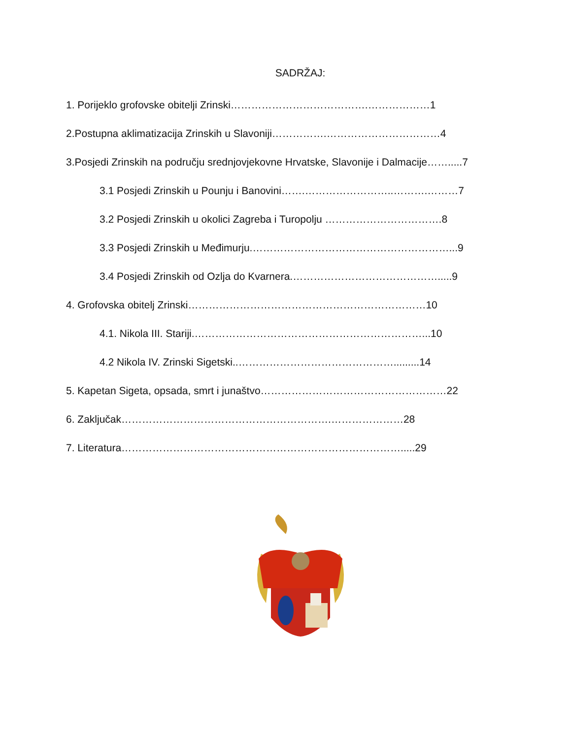SADRŽAJ:
1. Porijeklo grofovske obitelji Zrinski………………………………….………………1
2.Postupna aklimatizacija Zrinskih u Slavoniji…………….……………………………4
3.Posjedi Zrinskih na području srednjovjekovne Hrvatske, Slavonije i Dalmacije…….....7
3.1 Posjedi Zrinskih u Pounju i Banovini…….……………………..……….………7
3.2 Posjedi Zrinskih u okolici Zagreba i Turopolju …………………………….8
3.3 Posjedi Zrinskih u Međimurju.…………………………………………………...9
3.4 Posjedi Zrinskih od Ozlja do Kvarnera.…………………………………….....9
4. Grofovska obitelj Zrinski……………………………………………………………10
4.1. Nikola III. Stariji.…………………………………………………………...10
4.2 Nikola IV. Zrinski Sigetski..……………………………………….........14
5. Kapetan Sigeta, opsada, smrt i junaštvo………………………………………………22
6. Zaključak…………………………………………………….…………………28
7. Literatura……………………………………………………………………….....29